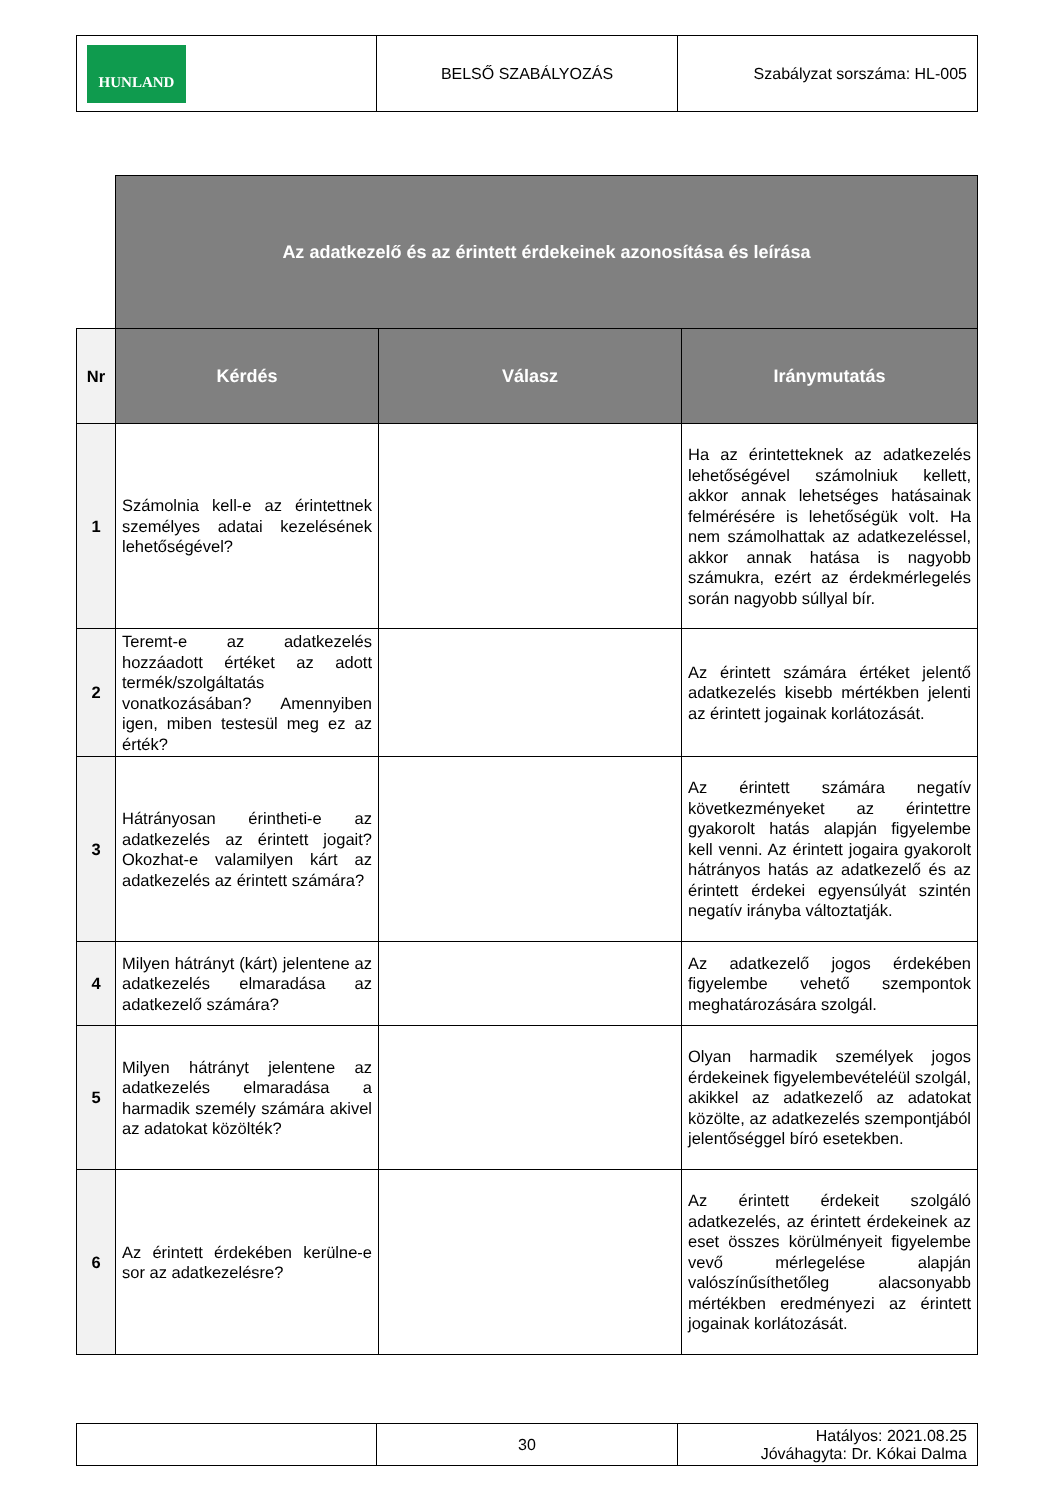| HUNLAND | BELSŐ SZABÁLYOZÁS | Szabályzat sorszáma: HL-005 |
| | Az adatkezelő és az érintett érdekeinek azonosítása és leírása | | |
| Nr | Kérdés | Válasz | Iránymutatás |
| 1 | Számolnia kell-e az érintettnek személyes adatai kezelésének lehetőségével? | | Ha az érintetteknek az adatkezelés lehetőségével számolniuk kellett, akkor annak lehetséges hatásainak felmérésére is lehetőségük volt. Ha nem számolhattak az adatkezeléssel, akkor annak hatása is nagyobb számukra, ezért az érdekmérlegelés során nagyobb súllyal bír. |
| 2 | Teremt-e az adatkezelés hozzáadott értéket az adott termék/szolgáltatás vonatkozásában? Amennyiben igen, miben testesül meg ez az érték? | | Az érintett számára értéket jelentő adatkezelés kisebb mértékben jelenti az érintett jogainak korlátozását. |
| 3 | Hátrányosan érintheti-e az adatkezelés az érintett jogait? Okozhat-e valamilyen kárt az adatkezelés az érintett számára? | | Az érintett számára negatív következményeket az érintettre gyakorolt hatás alapján figyelembe kell venni. Az érintett jogaira gyakorolt hátrányos hatás az adatkezelő és az érintett érdekei egyensúlyát szintén negatív irányba változtatják. |
| 4 | Milyen hátrányt (kárt) jelentene az adatkezelés elmaradása az adatkezelő számára? | | Az adatkezelő jogos érdekében figyelembe vehető szempontok meghatározására szolgál. |
| 5 | Milyen hátrányt jelentene az adatkezelés elmaradása a harmadik személy számára akivel az adatokat közölték? | | Olyan harmadik személyek jogos érdekeinek figyelembevételéül szolgál, akikkel az adatkezelő az adatokat közölte, az adatkezelés szempontjából jelentőséggel bíró esetekben. |
| 6 | Az érintett érdekében kerülne-e sor az adatkezelésre? | | Az érintett érdekeit szolgáló adatkezelés, az érintett érdekeinek az eset összes körülményeit figyelembe vevő mérlegelése alapján valószínűsíthetőleg alacsonyabb mértékben eredményezi az érintett jogainak korlátozását. |
| | 30 | Hatályos: 2021.08.25 Jóváhagyta: Dr. Kókai Dalma |